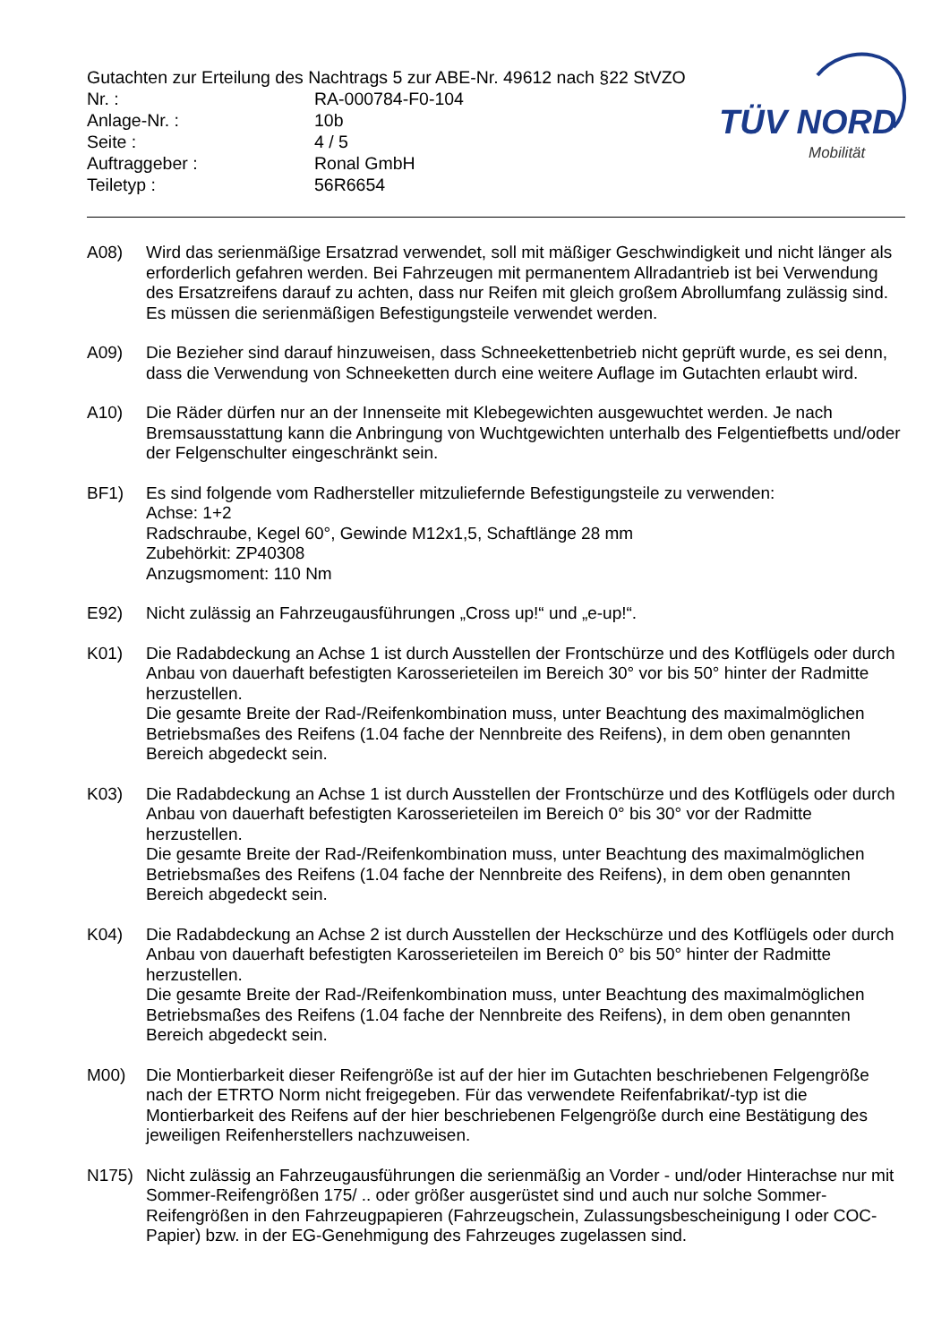TÜV NORD
Mobilität
Gutachten zur Erteilung des Nachtrags 5 zur ABE-Nr. 49612 nach §22 StVZO
Nr. : RA-000784-F0-104
Anlage-Nr. : 10b
Seite : 4 / 5
Auftraggeber : Ronal GmbH
Teiletyp : 56R6654
A08) Wird das serienmäßige Ersatzrad verwendet, soll mit mäßiger Geschwindigkeit und nicht länger als erforderlich gefahren werden. Bei Fahrzeugen mit permanentem Allradantrieb ist bei Verwendung des Ersatzreifens darauf zu achten, dass nur Reifen mit gleich großem Abrollumfang zulässig sind. Es müssen die serienmäßigen Befestigungsteile verwendet werden.
A09) Die Bezieher sind darauf hinzuweisen, dass Schneekettenbetrieb nicht geprüft wurde, es sei denn, dass die Verwendung von Schneeketten durch eine weitere Auflage im Gutachten erlaubt wird.
A10) Die Räder dürfen nur an der Innenseite mit Klebegewichten ausgewuchtet werden. Je nach Bremsausstattung kann die Anbringung von Wuchtgewichten unterhalb des Felgentiefbetts und/oder der Felgenschulter eingeschränkt sein.
BF1) Es sind folgende vom Radhersteller mitzuliefernde Befestigungsteile zu verwenden:
Achse: 1+2
Radschraube, Kegel 60°, Gewinde M12x1,5, Schaftlänge 28 mm
Zubehörkit: ZP40308
Anzugsmoment: 110 Nm
E92) Nicht zulässig an Fahrzeugausführungen „Cross up!“ und „e-up!“.
K01) Die Radabdeckung an Achse 1 ist durch Ausstellen der Frontschürze und des Kotflügels oder durch Anbau von dauerhaft befestigten Karosserieteilen im Bereich 30° vor bis 50° hinter der Radmitte herzustellen.
Die gesamte Breite der Rad-/Reifenkombination muss, unter Beachtung des maximalmöglichen Betriebsmaßes des Reifens (1.04 fache der Nennbreite des Reifens), in dem oben genannten Bereich abgedeckt sein.
K03) Die Radabdeckung an Achse 1 ist durch Ausstellen der Frontschürze und des Kotflügels oder durch Anbau von dauerhaft befestigten Karosserieteilen im Bereich 0° bis 30° vor der Radmitte herzustellen.
Die gesamte Breite der Rad-/Reifenkombination muss, unter Beachtung des maximalmöglichen Betriebsmaßes des Reifens (1.04 fache der Nennbreite des Reifens), in dem oben genannten Bereich abgedeckt sein.
K04) Die Radabdeckung an Achse 2 ist durch Ausstellen der Heckschürze und des Kotflügels oder durch Anbau von dauerhaft befestigten Karosserieteilen im Bereich 0° bis 50° hinter der Radmitte herzustellen.
Die gesamte Breite der Rad-/Reifenkombination muss, unter Beachtung des maximalmöglichen Betriebsmaßes des Reifens (1.04 fache der Nennbreite des Reifens), in dem oben genannten Bereich abgedeckt sein.
M00) Die Montierbarkeit dieser Reifengröße ist auf der hier im Gutachten beschriebenen Felgengröße nach der ETRTO Norm nicht freigegeben. Für das verwendete Reifenfabrikat/-typ ist die Montierbarkeit des Reifens auf der hier beschriebenen Felgengröße durch eine Bestätigung des jeweiligen Reifenherstellers nachzuweisen.
N175) Nicht zulässig an Fahrzeugausführungen die serienmäßig an Vorder - und/oder Hinterachse nur mit Sommer-Reifengrößen 175/ .. oder größer ausgerüstet sind und auch nur solche Sommer-Reifengrößen in den Fahrzeugpapieren (Fahrzeugschein, Zulassungsbescheinigung I oder COC- Papier) bzw. in der EG-Genehmigung des Fahrzeuges zugelassen sind.